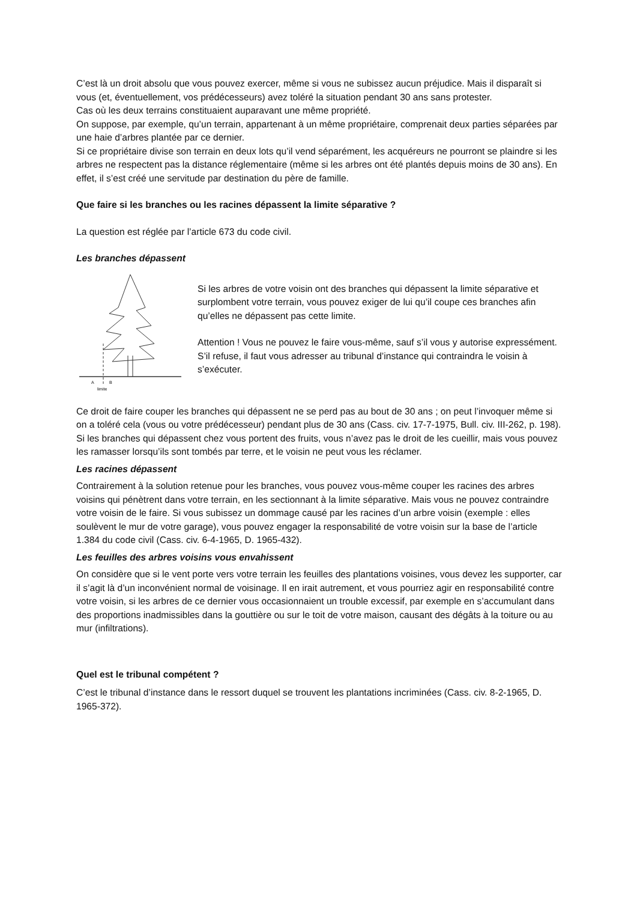C’est là un droit absolu que vous pouvez exercer, même si vous ne subissez aucun préjudice. Mais il disparaît si vous (et, éventuellement, vos prédécesseurs) avez toléré la situation pendant 30 ans sans protester.
Cas où les deux terrains constituaient auparavant une même propriété.
On suppose, par exemple, qu’un terrain, appartenant à un même propriétaire, comprenait deux parties séparées par une haie d’arbres plantée par ce dernier.
Si ce propriétaire divise son terrain en deux lots qu’il vend séparément, les acquéreurs ne pourront se plaindre si les arbres ne respectent pas la distance réglementaire (même si les arbres ont été plantés depuis moins de 30 ans). En effet, il s’est créé une servitude par destination du père de famille.
Que faire si les branches ou les racines dépassent la limite séparative ?
La question est réglée par l’article 673 du code civil.
Les branches dépassent
A
B
limite
Si les arbres de votre voisin ont des branches qui dépassent la limite séparative et surplombent votre terrain, vous pouvez exiger de lui qu’il coupe ces branches afin qu’elles ne dépassent pas cette limite.
Attention ! Vous ne pouvez le faire vous-même, sauf s’il vous y autorise expressément. S’il refuse, il faut vous adresser au tribunal d’instance qui contraindra le voisin à s’exécuter.
Ce droit de faire couper les branches qui dépassent ne se perd pas au bout de 30 ans ; on peut l’invoquer même si on a toléré cela (vous ou votre prédécesseur) pendant plus de 30 ans (Cass. civ. 17-7-1975, Bull. civ. III-262, p. 198).
Si les branches qui dépassent chez vous portent des fruits, vous n’avez pas le droit de les cueillir, mais vous pouvez les ramasser lorsqu’ils sont tombés par terre, et le voisin ne peut vous les réclamer.
Les racines dépassent
Contrairement à la solution retenue pour les branches, vous pouvez vous-même couper les racines des arbres voisins qui pénètrent dans votre terrain, en les sectionnant à la limite séparative. Mais vous ne pouvez contraindre votre voisin de le faire. Si vous subissez un dommage causé par les racines d’un arbre voisin (exemple : elles soulèvent le mur de votre garage), vous pouvez engager la responsabilité de votre voisin sur la base de l’article 1.384 du code civil (Cass. civ. 6-4-1965, D. 1965-432).
Les feuilles des arbres voisins vous envahissent
On considère que si le vent porte vers votre terrain les feuilles des plantations voisines, vous devez les supporter, car il s’agit là d’un inconvénient normal de voisinage. Il en irait autrement, et vous pourriez agir en responsabilité contre votre voisin, si les arbres de ce dernier vous occasionnaient un trouble excessif, par exemple en s’accumulant dans des proportions inadmissibles dans la gouttière ou sur le toit de votre maison, causant des dégâts à la toiture ou au mur (infiltrations).
Quel est le tribunal compétent ?
C’est le tribunal d’instance dans le ressort duquel se trouvent les plantations incriminées (Cass. civ. 8-2-1965, D. 1965-372).